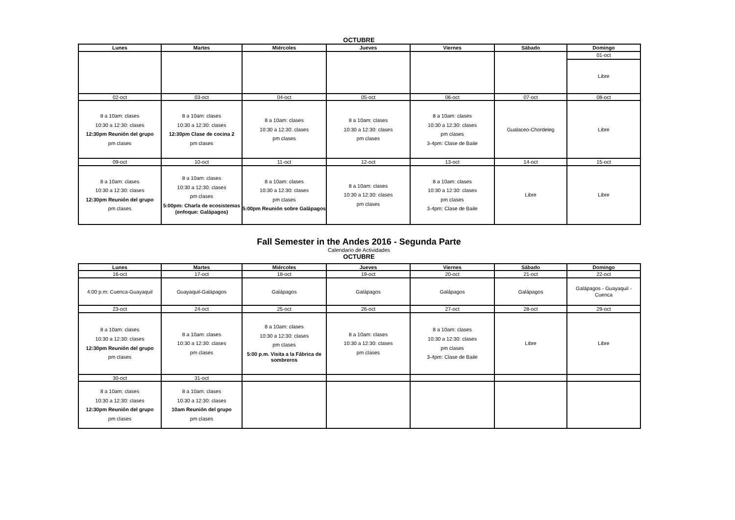OCTUBRE
| Lunes | Martes | Miércoles | Jueves | Viernes | Sábado | Domingo |
| --- | --- | --- | --- | --- | --- | --- |
| | | | | | | 01-oct |
| | | | | | | Libre |
| 02-oct | 03-oct | 04-oct | 05-oct | 06-oct | 07-oct | 08-oct |
| 8 a 10am: clases 10:30 a 12:30: clases 12:30pm Reunión del grupo pm clases | 8 a 10am: clases 10:30 a 12:30: clases 12:30pm Clase de cocina 2 pm clases | 8 a 10am: clases 10:30 a 12:30: clases pm clases | 8 a 10am: clases 10:30 a 12:30: clases pm clases | 8 a 10am: clases 10:30 a 12:30: clases pm clases 3-4pm: Clase de Baile | Gualaceo-Chordeleg | Libre |
| 09-oct | 10-oct | 11-oct | 12-oct | 13-oct | 14-oct | 15-oct |
| 8 a 10am: clases 10:30 a 12:30: clases 12:30pm Reunión del grupo pm clases | 8 a 10am: clases 10:30 a 12:30: clases pm clases 5:00pm: Charla de ecosistemas (enfoque: Galápagos) | 8 a 10am: clases 10:30 a 12:30: clases pm clases 5:00pm Reunión sobre Galápagos | 8 a 10am: clases 10:30 a 12:30: clases pm clases | 8 a 10am: clases 10:30 a 12:30: clases pm clases 3-4pm: Clase de Baile | Libre | Libre |
Fall Semester in the Andes 2016 - Segunda Parte
Calendario de Actividades
OCTUBRE
| Lunes | Martes | Miércoles | Jueves | Viernes | Sábado | Domingo |
| --- | --- | --- | --- | --- | --- | --- |
| 16-oct | 17-oct | 18-oct | 19-oct | 20-oct | 21-oct | 22-oct |
| 4:00 p.m: Cuenca-Guayaquil | Guayaquil-Galápagos | Galápagos | Galápagos | Galápagos | Galápagos | Galápagos - Guayaquil - Cuenca |
| 23-oct | 24-oct | 25-oct | 26-oct | 27-oct | 28-oct | 29-oct |
| 8 a 10am: clases 10:30 a 12:30: clases 12:30pm Reunión del grupo pm clases | 8 a 10am: clases 10:30 a 12:30: clases pm clases | 8 a 10am: clases 10:30 a 12:30: clases pm clases 5:00 p.m. Visita a la Fábrica de sombreros | 8 a 10am: clases 10:30 a 12:30: clases pm clases | 8 a 10am: clases 10:30 a 12:30: clases pm clases 3-4pm: Clase de Baile | Libre | Libre |
| 30-oct | 31-oct | | | | | |
| 8 a 10am: clases 10:30 a 12:30: clases 12:30pm Reunión del grupo pm clases | 8 a 10am: clases 10:30 a 12:30: clases 10am Reunión del grupo pm clases | | | | | |